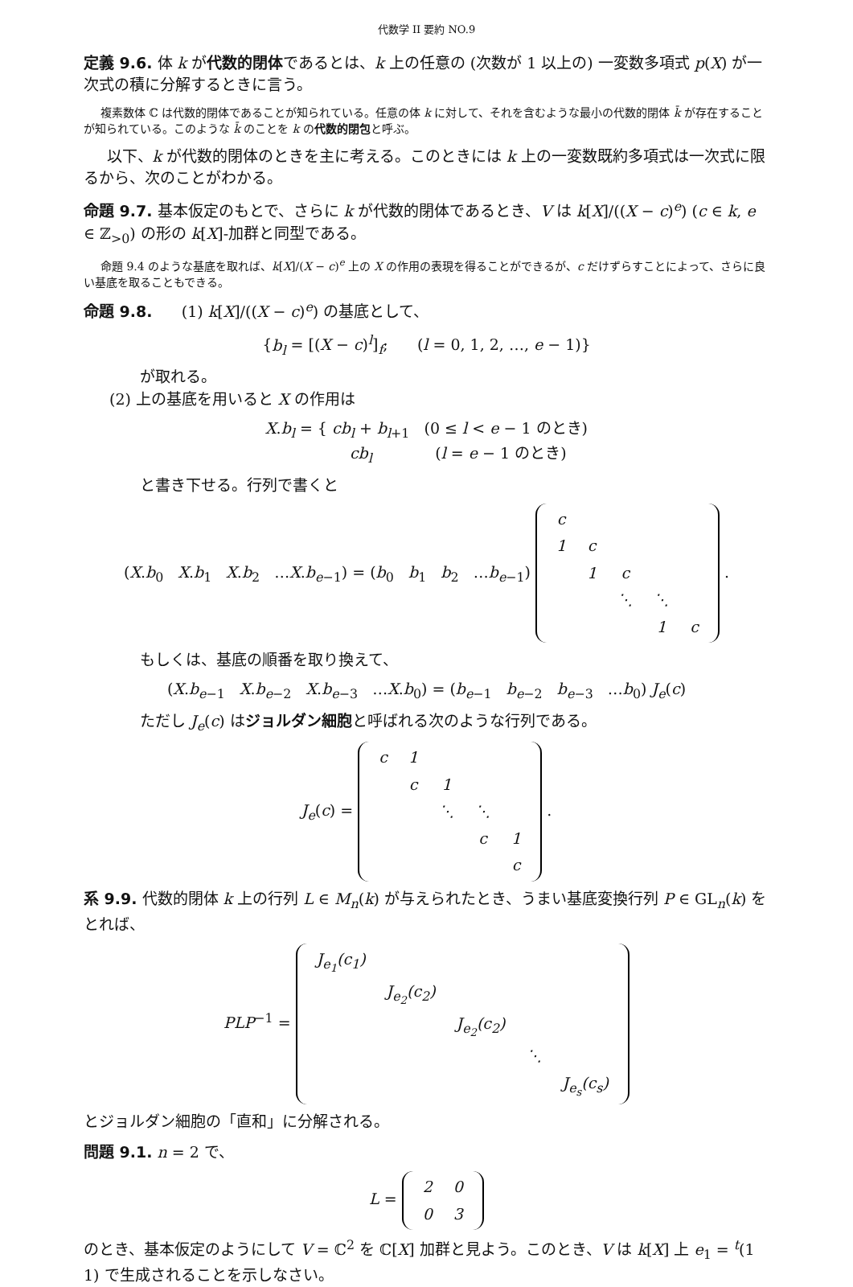代数学 II 要約 NO.9
定義 9.6. 体 k が代数的閉体であるとは、k 上の任意の (次数が 1 以上の) 一変数多項式 p(X) が一次式の積に分解するときに言う。
複素数体 ℂ は代数的閉体であることが知られている。任意の体 k に対して、それを含むような最小の代数的閉体 k̄ が存在することが知られている。このような k̄ のことを k の代数的閉包と呼ぶ。
以下、k が代数的閉体のときを主に考える。このときには k 上の一変数既約多項式は一次式に限るから、次のことがわかる。
命題 9.7. 基本仮定のもとで、さらに k が代数的閉体であるとき、V は k[X]/((X − c)<sup>e</sup>) (c ∈ k, e ∈ ℤ<sub>>0</sub>) の形の k[X]-加群と同型である。
命題 9.4 のような基底を取れば、k[X]/(X − c)<sup>e</sup> 上の X の作用の表現を得ることができるが、c だけずらすことによって、さらに良い基底を取ることもできる。
命題 9.8. (1) k[X]/((X − c)<sup>e</sup>) の基底として、
{b<sub>l</sub> = [(X − c)<sup>l</sup>]<sub>f</sub>; (l = 0, 1, 2, …, e − 1)}
が取れる。
(2) 上の基底を用いると X の作用は
X.b<sub>l</sub> = { cb<sub>l</sub> + b<sub>l+1</sub> (0 ≤ l < e − 1 のとき)
cb<sub>l</sub> (l = e − 1 のとき)
と書き下せる。行列で書くと
(X.b<sub>0</sub> X.b<sub>1</sub> X.b<sub>2</sub> …X.b<sub>e−1</sub>) = (b<sub>0</sub> b<sub>1</sub> b<sub>2</sub> …b<sub>e−1</sub>)
| c | | | | |
| 1 | c | | | |
| | 1 | c | | |
| | | ⋱ | ⋱ | |
| | | | 1 | c |
.
もしくは、基底の順番を取り換えて、
(X.b<sub>e−1</sub> X.b<sub>e−2</sub> X.b<sub>e−3</sub> …X.b<sub>0</sub>) = (b<sub>e−1</sub> b<sub>e−2</sub> b<sub>e−3</sub> …b<sub>0</sub>) J<sub>e</sub>(c)
ただし J<sub>e</sub>(c) はジョルダン細胞と呼ばれる次のような行列である。
J<sub>e</sub>(c) =
| c | 1 | | | |
| | c | 1 | | |
| | | ⋱ | ⋱ | |
| | | | c | 1 |
| | | | | c |
.
系 9.9. 代数的閉体 k 上の行列 L ∈ M<sub>n</sub>(k) が与えられたとき、うまい基底変換行列 P ∈ GL<sub>n</sub>(k) をとれば、
PLP<sup>−1</sup> =
| J<sub>e<sub>1</sub></sub>(c<sub>1</sub>) | | | | |
| | J<sub>e<sub>2</sub></sub>(c<sub>2</sub>) | | | |
| | | J<sub>e<sub>2</sub></sub>(c<sub>2</sub>) | | |
| | | | ⋱ | |
| | | | | J<sub>e<sub>s</sub></sub>(c<sub>s</sub>) |
とジョルダン細胞の「直和」に分解される。
問題 9.1. n = 2 で、
L =
| 2 | 0 |
| 0 | 3 |
のとき、基本仮定のようにして V = ℂ<sup>2</sup> を ℂ[X] 加群と見よう。このとき、V は k[X] 上 e<sub>1</sub> = <sup>t</sup>(1 1) で生成されることを示しなさい。